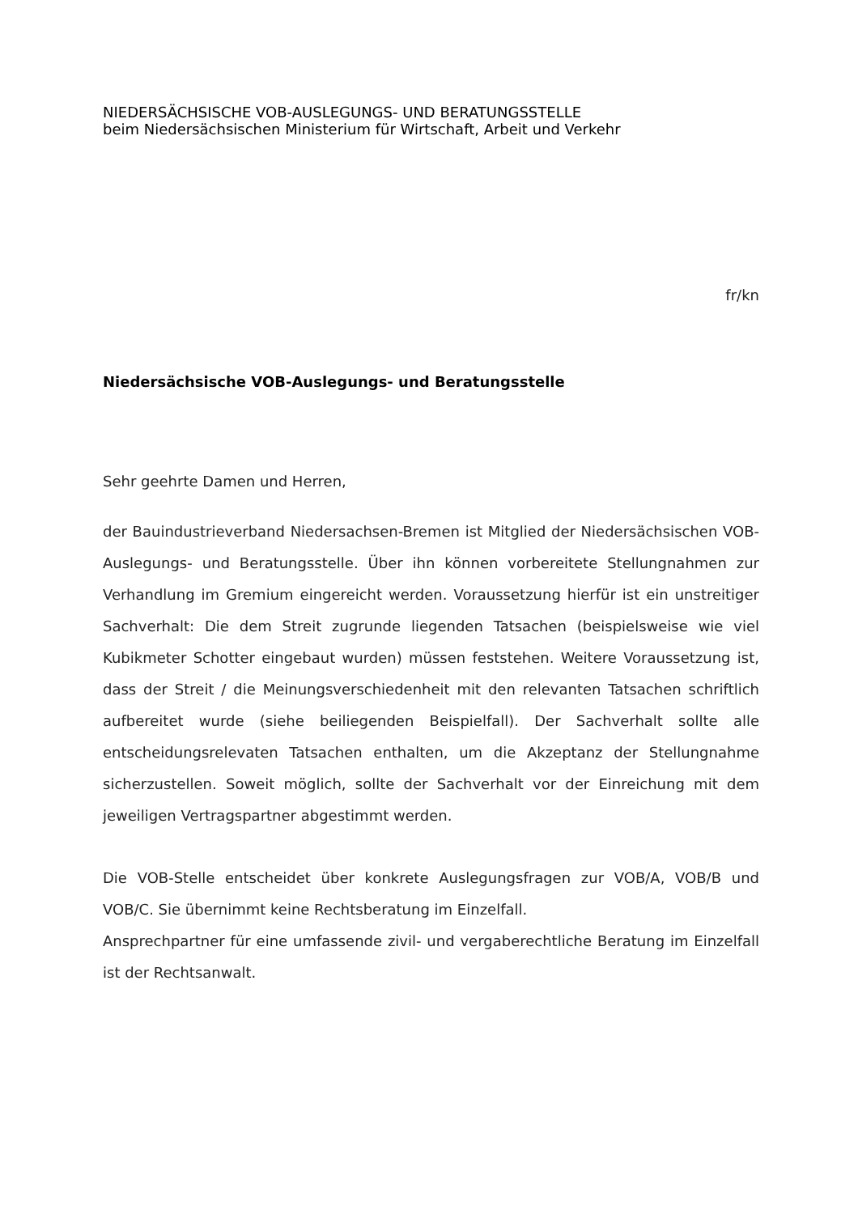NIEDERSÄCHSISCHE VOB-AUSLEGUNGS- UND BERATUNGSSTELLE
beim Niedersächsischen Ministerium für Wirtschaft, Arbeit und Verkehr
fr/kn
Niedersächsische VOB-Auslegungs- und Beratungsstelle
Sehr geehrte Damen und Herren,
der Bauindustrieverband Niedersachsen-Bremen ist Mitglied der Nieder­sächsischen VOB-Auslegungs- und Beratungsstelle. Über ihn können vor­bereitete Stellungnahmen zur Verhandlung im Gremium eingereicht wer­den. Voraussetzung hierfür ist ein unstreitiger Sachverhalt: Die dem Streit zugrunde liegenden Tatsachen (beispielsweise wie viel Kubikmeter Schot­ter eingebaut wurden) müssen feststehen. Weitere Voraussetzung ist, dass der Streit / die Meinungsverschiedenheit mit den relevanten Tatsa­chen schriftlich aufbereitet wurde (siehe beiliegenden Beispielfall). Der Sachverhalt sollte alle entscheidungsrelevaten Tatsachen enthalten, um die Akzeptanz der Stellungnahme sicherzustellen. Soweit möglich, sollte der Sachverhalt vor der Einreichung mit dem jeweiligen Vertragspartner abgestimmt werden.
Die VOB-Stelle entscheidet über konkrete Auslegungsfragen zur VOB/A, VOB/B und VOB/C. Sie übernimmt keine Rechtsberatung im Einzelfall.
Ansprechpartner für eine umfassende zivil- und vergaberechtliche Bera­tung im Einzelfall ist der Rechtsanwalt.